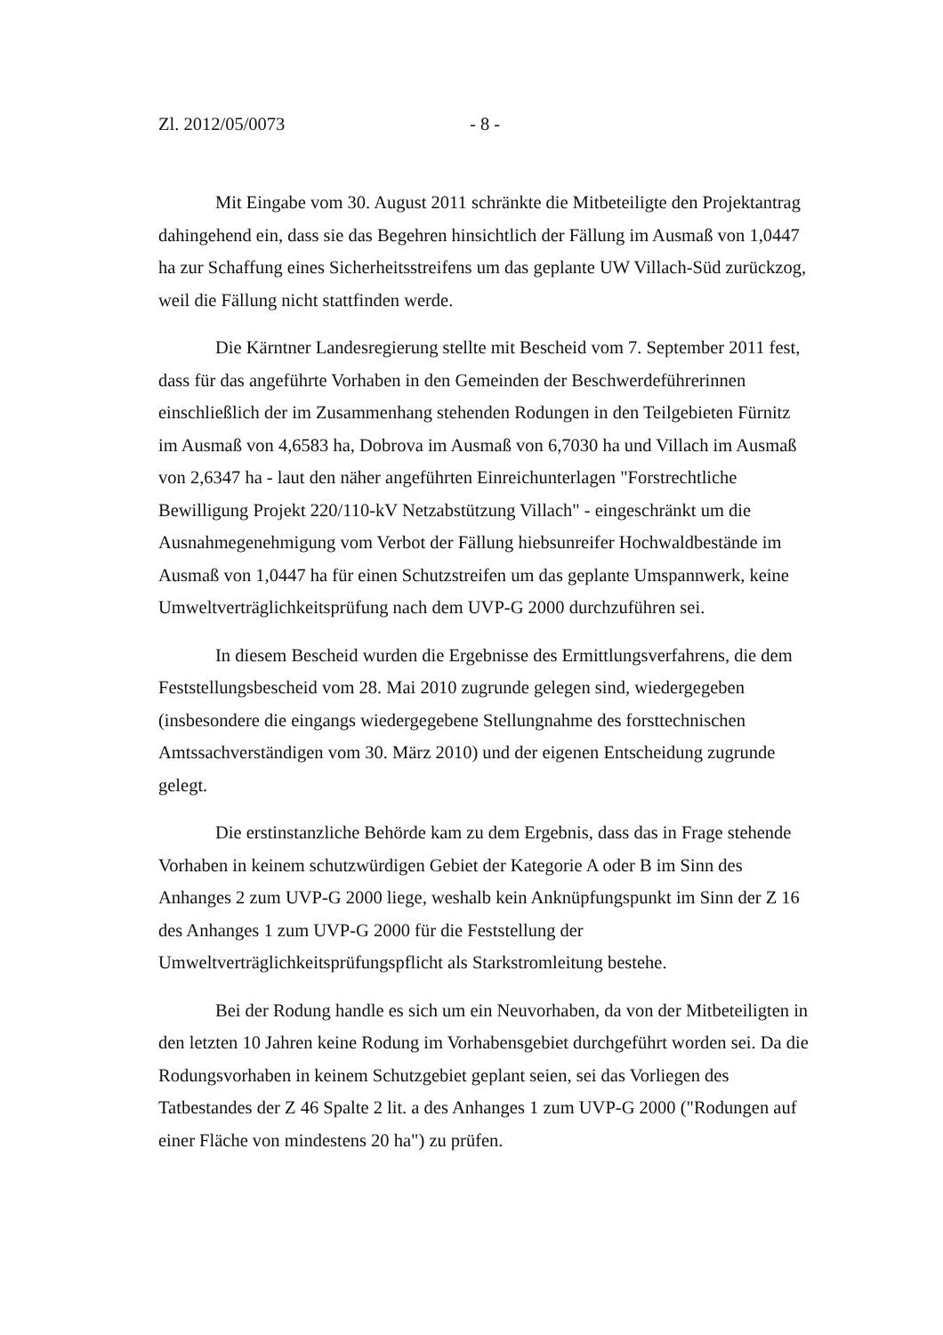Zl. 2012/05/0073 - 8 -
Mit Eingabe vom 30. August 2011 schränkte die Mitbeteiligte den Projektantrag dahingehend ein, dass sie das Begehren hinsichtlich der Fällung im Ausmaß von 1,0447 ha zur Schaffung eines Sicherheitsstreifens um das geplante UW Villach-Süd zurückzog, weil die Fällung nicht stattfinden werde.
Die Kärntner Landesregierung stellte mit Bescheid vom 7. September 2011 fest, dass für das angeführte Vorhaben in den Gemeinden der Beschwerdeführerinnen einschließlich der im Zusammenhang stehenden Rodungen in den Teilgebieten Fürnitz im Ausmaß von 4,6583 ha, Dobrova im Ausmaß von 6,7030 ha und Villach im Ausmaß von 2,6347 ha - laut den näher angeführten Einreichunterlagen "Forstrechtliche Bewilligung Projekt 220/110-kV Netzabstützung Villach" - eingeschränkt um die Ausnahmegenehmigung vom Verbot der Fällung hiebsunreifer Hochwaldbestände im Ausmaß von 1,0447 ha für einen Schutzstreifen um das geplante Umspannwerk, keine Umweltverträglichkeitsprüfung nach dem UVP-G 2000 durchzuführen sei.
In diesem Bescheid wurden die Ergebnisse des Ermittlungsverfahrens, die dem Feststellungsbescheid vom 28. Mai 2010 zugrunde gelegen sind, wiedergegeben (insbesondere die eingangs wiedergegebene Stellungnahme des forsttechnischen Amtssachverständigen vom 30. März 2010) und der eigenen Entscheidung zugrunde gelegt.
Die erstinstanzliche Behörde kam zu dem Ergebnis, dass das in Frage stehende Vorhaben in keinem schutzwürdigen Gebiet der Kategorie A oder B im Sinn des Anhanges 2 zum UVP-G 2000 liege, weshalb kein Anknüpfungspunkt im Sinn der Z 16 des Anhanges 1 zum UVP-G 2000 für die Feststellung der Umweltverträglichkeitsprüfungspflicht als Starkstromleitung bestehe.
Bei der Rodung handle es sich um ein Neuvorhaben, da von der Mitbeteiligten in den letzten 10 Jahren keine Rodung im Vorhabensgebiet durchgeführt worden sei. Da die Rodungsvorhaben in keinem Schutzgebiet geplant seien, sei das Vorliegen des Tatbestandes der Z 46 Spalte 2 lit. a des Anhanges 1 zum UVP-G 2000 ("Rodungen auf einer Fläche von mindestens 20 ha") zu prüfen.